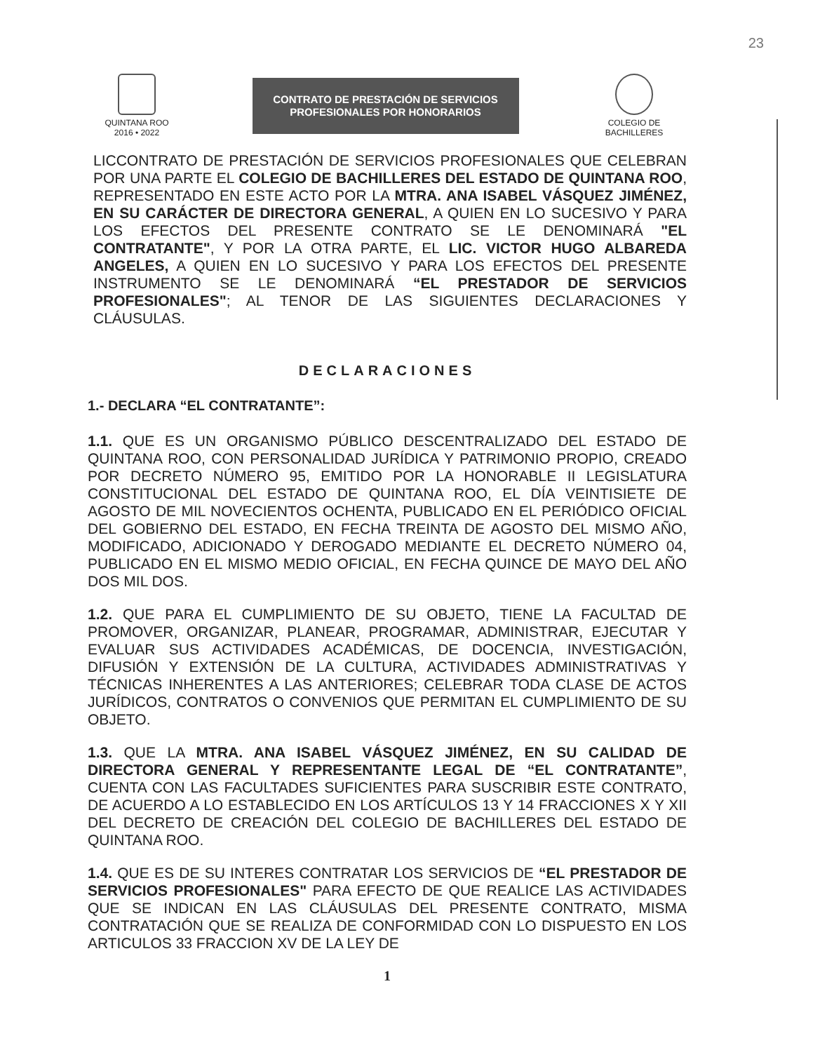23
QUINTANA ROO
2016 • 2022
CONTRATO DE PRESTACIÓN DE SERVICIOS
PROFESIONALES POR HONORARIOS
COLEGIO DE
BACHILLERES
LICCONTRATO DE PRESTACIÓN DE SERVICIOS PROFESIONALES QUE CELEBRAN POR UNA PARTE EL COLEGIO DE BACHILLERES DEL ESTADO DE QUINTANA ROO, REPRESENTADO EN ESTE ACTO POR LA MTRA. ANA ISABEL VÁSQUEZ JIMÉNEZ, EN SU CARÁCTER DE DIRECTORA GENERAL, A QUIEN EN LO SUCESIVO Y PARA LOS EFECTOS DEL PRESENTE CONTRATO SE LE DENOMINARÁ "EL CONTRATANTE", Y POR LA OTRA PARTE, EL LIC. VICTOR HUGO ALBAREDA ANGELES, A QUIEN EN LO SUCESIVO Y PARA LOS EFECTOS DEL PRESENTE INSTRUMENTO SE LE DENOMINARÁ “EL PRESTADOR DE SERVICIOS PROFESIONALES"; AL TENOR DE LAS SIGUIENTES DECLARACIONES Y CLÁUSULAS.
DECLARACIONES
1.- DECLARA “EL CONTRATANTE”:
1.1. QUE ES UN ORGANISMO PÚBLICO DESCENTRALIZADO DEL ESTADO DE QUINTANA ROO, CON PERSONALIDAD JURÍDICA Y PATRIMONIO PROPIO, CREADO POR DECRETO NÚMERO 95, EMITIDO POR LA HONORABLE II LEGISLATURA CONSTITUCIONAL DEL ESTADO DE QUINTANA ROO, EL DÍA VEINTISIETE DE AGOSTO DE MIL NOVECIENTOS OCHENTA, PUBLICADO EN EL PERIÓDICO OFICIAL DEL GOBIERNO DEL ESTADO, EN FECHA TREINTA DE AGOSTO DEL MISMO AÑO, MODIFICADO, ADICIONADO Y DEROGADO MEDIANTE EL DECRETO NÚMERO 04, PUBLICADO EN EL MISMO MEDIO OFICIAL, EN FECHA QUINCE DE MAYO DEL AÑO DOS MIL DOS.
1.2. QUE PARA EL CUMPLIMIENTO DE SU OBJETO, TIENE LA FACULTAD DE PROMOVER, ORGANIZAR, PLANEAR, PROGRAMAR, ADMINISTRAR, EJECUTAR Y EVALUAR SUS ACTIVIDADES ACADÉMICAS, DE DOCENCIA, INVESTIGACIÓN, DIFUSIÓN Y EXTENSIÓN DE LA CULTURA, ACTIVIDADES ADMINISTRATIVAS Y TÉCNICAS INHERENTES A LAS ANTERIORES; CELEBRAR TODA CLASE DE ACTOS JURÍDICOS, CONTRATOS O CONVENIOS QUE PERMITAN EL CUMPLIMIENTO DE SU OBJETO.
1.3. QUE LA MTRA. ANA ISABEL VÁSQUEZ JIMÉNEZ, EN SU CALIDAD DE DIRECTORA GENERAL Y REPRESENTANTE LEGAL DE “EL CONTRATANTE”, CUENTA CON LAS FACULTADES SUFICIENTES PARA SUSCRIBIR ESTE CONTRATO, DE ACUERDO A LO ESTABLECIDO EN LOS ARTÍCULOS 13 Y 14 FRACCIONES X Y XII DEL DECRETO DE CREACIÓN DEL COLEGIO DE BACHILLERES DEL ESTADO DE QUINTANA ROO.
1.4. QUE ES DE SU INTERES CONTRATAR LOS SERVICIOS DE “EL PRESTADOR DE SERVICIOS PROFESIONALES" PARA EFECTO DE QUE REALICE LAS ACTIVIDADES QUE SE INDICAN EN LAS CLÁUSULAS DEL PRESENTE CONTRATO, MISMA CONTRATACIÓN QUE SE REALIZA DE CONFORMIDAD CON LO DISPUESTO EN LOS ARTICULOS 33 FRACCION XV DE LA LEY DE
1